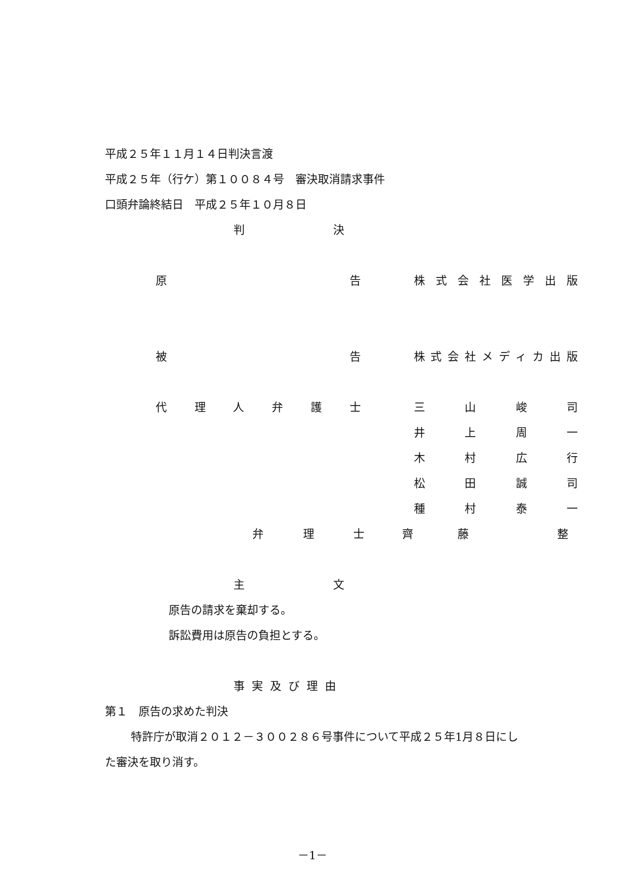平成２５年１１月１４日判決言渡
平成２５年（行ケ）第１００８４号　審決取消請求事件
口頭弁論終結日　平成２５年１０月８日
判 決
原告 株式会社医学出版
被告 株式会社メディカ出版
代理人弁護士 三山峻司
井上周一
木村広行
松田誠司
種村泰一
弁理士 齊藤 整
主 文
原告の請求を棄却する。
訴訟費用は原告の負担とする。
事実及び理由
第１　原告の求めた判決
特許庁が取消２０１２－３００２８６号事件について平成２５年1月８日にし
た審決を取り消す。
－1－